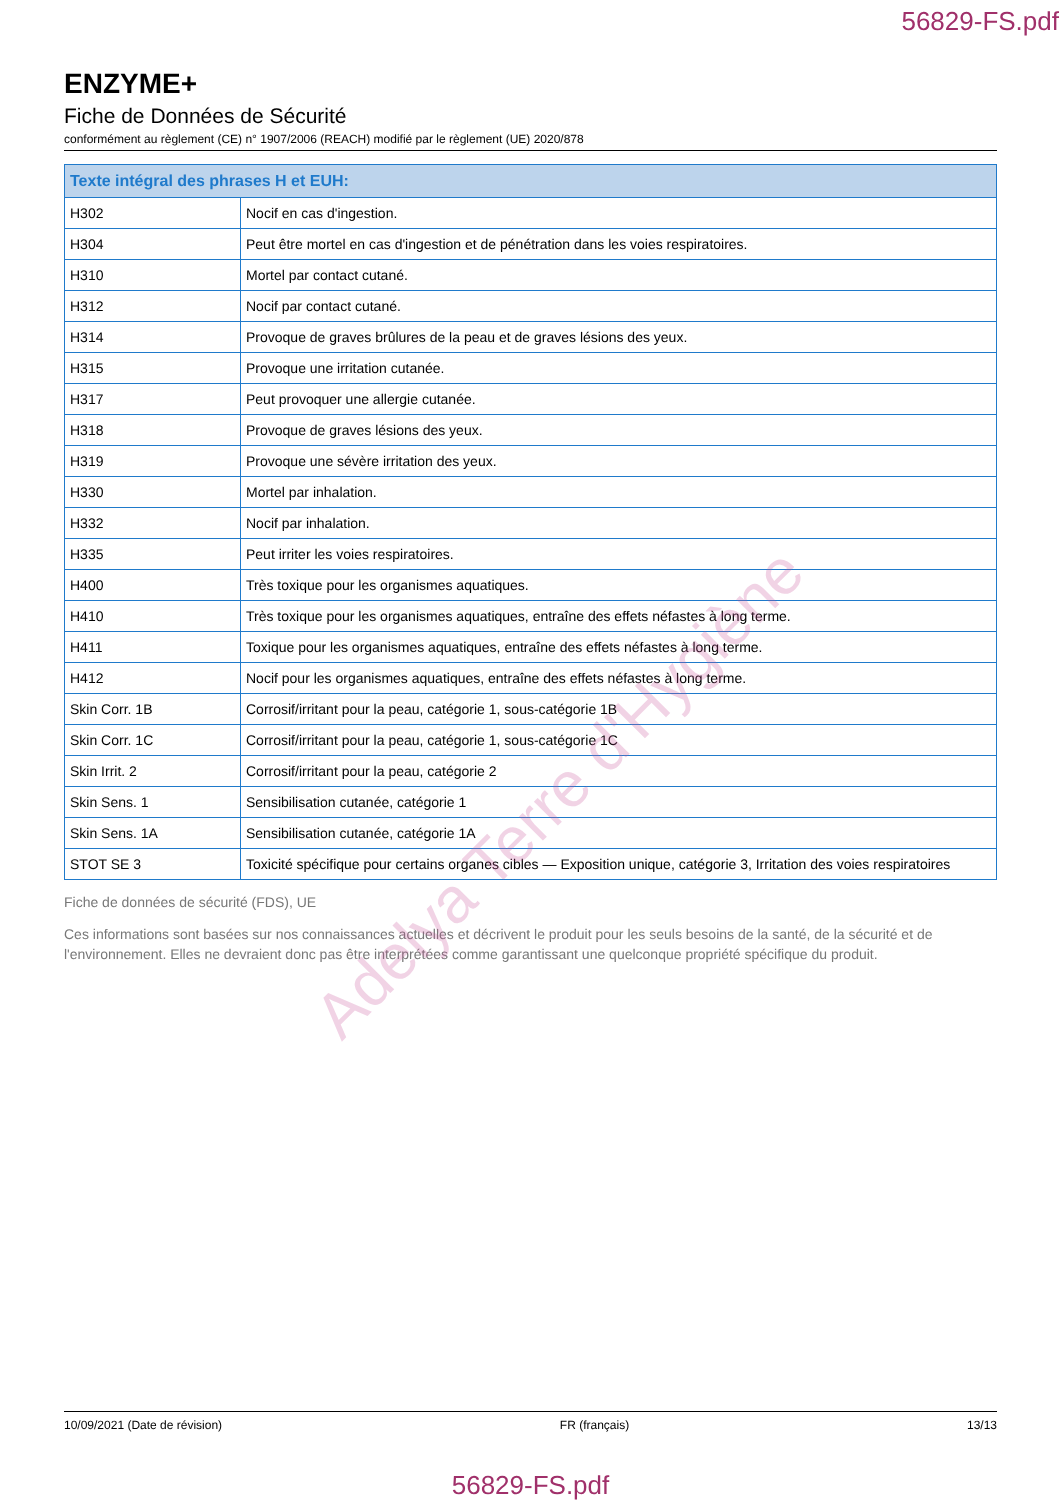56829-FS.pdf
ENZYME+
Fiche de Données de Sécurité
conformément au règlement (CE) n° 1907/2006 (REACH) modifié par le règlement (UE) 2020/878
| Texte intégral des phrases H et EUH: | |
| --- | --- |
| H302 | Nocif en cas d'ingestion. |
| H304 | Peut être mortel en cas d'ingestion et de pénétration dans les voies respiratoires. |
| H310 | Mortel par contact cutané. |
| H312 | Nocif par contact cutané. |
| H314 | Provoque de graves brûlures de la peau et de graves lésions des yeux. |
| H315 | Provoque une irritation cutanée. |
| H317 | Peut provoquer une allergie cutanée. |
| H318 | Provoque de graves lésions des yeux. |
| H319 | Provoque une sévère irritation des yeux. |
| H330 | Mortel par inhalation. |
| H332 | Nocif par inhalation. |
| H335 | Peut irriter les voies respiratoires. |
| H400 | Très toxique pour les organismes aquatiques. |
| H410 | Très toxique pour les organismes aquatiques, entraîne des effets néfastes à long terme. |
| H411 | Toxique pour les organismes aquatiques, entraîne des effets néfastes à long terme. |
| H412 | Nocif pour les organismes aquatiques, entraîne des effets néfastes à long terme. |
| Skin Corr. 1B | Corrosif/irritant pour la peau, catégorie 1, sous-catégorie 1B |
| Skin Corr. 1C | Corrosif/irritant pour la peau, catégorie 1, sous-catégorie 1C |
| Skin Irrit. 2 | Corrosif/irritant pour la peau, catégorie 2 |
| Skin Sens. 1 | Sensibilisation cutanée, catégorie 1 |
| Skin Sens. 1A | Sensibilisation cutanée, catégorie 1A |
| STOT SE 3 | Toxicité spécifique pour certains organes cibles — Exposition unique, catégorie 3, Irritation des voies respiratoires |
Fiche de données de sécurité (FDS), UE
Ces informations sont basées sur nos connaissances actuelles et décrivent le produit pour les seuls besoins de la santé, de la sécurité et de l'environnement. Elles ne devraient donc pas être interprétées comme garantissant une quelconque propriété spécifique du produit.
10/09/2021 (Date de révision) FR (français) 13/13
56829-FS.pdf
Adelya Terre d'Hygiène